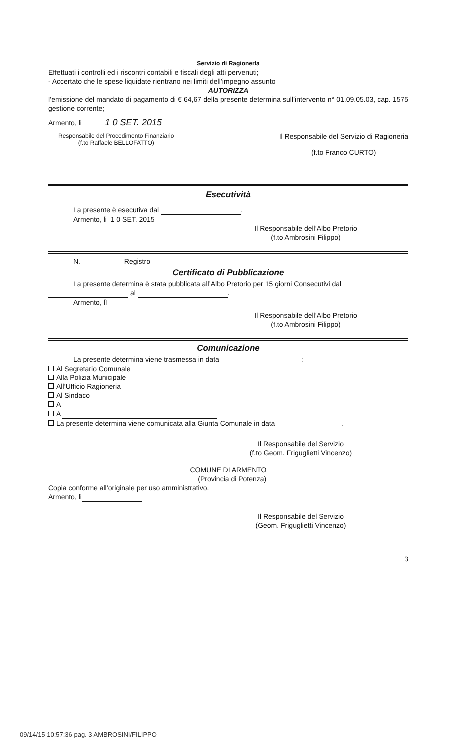Servizio di Ragionerla
Effettuati i controlli ed i riscontri contabili e fiscali degli atti pervenuti;
- Accertato che le spese liquidate rientrano nei limiti dell’impegno assunto
AUTORIZZA
l’emissione del mandato di pagamento di € 64,67 della presente determina sull’intervento n° 01.09.05.03, cap. 1575 gestione corrente;
Armento, li 1 0 SET. 2015
Responsabile del Procedimento Finanziario
(f.to Raffaele BELLOFATTO)
Il Responsabile del Servizio di Ragioneria
(f.to Franco CURTO)
Esecutività
La presente è esecutiva dal .
Armento, li 1 0 SET. 2015
Il Responsabile dell’Albo Pretorio
(f.to Ambrosini Filippo)
N. Registro
Certificato di Pubblicazione
La presente determina è stata pubblicata all’Albo Pretorio per 15 giorni Consecutivi dal
al .
Armento, lì
Il Responsabile dell’Albo Pretorio
(f.to Ambrosini Filippo)
Comunicazione
La presente determina viene trasmessa in data :
Al Segretario Comunale
Alla Polizia Municipale
All’Ufficio Ragioneria
Al Sindaco
A
A
La presente determina viene comunicata alla Giunta Comunale in data .
Il Responsabile del Servizio
(f.to Geom. Friguglietti Vincenzo)
COMUNE DI ARMENTO
(Provincia di Potenza)
Copia conforme all’originale per uso amministrativo.
Armento, li
Il Responsabile del Servizio
(Geom. Friguglietti Vincenzo)
3
09/14/15 10:57:36 pag. 3 AMBROSINI/FILIPPO